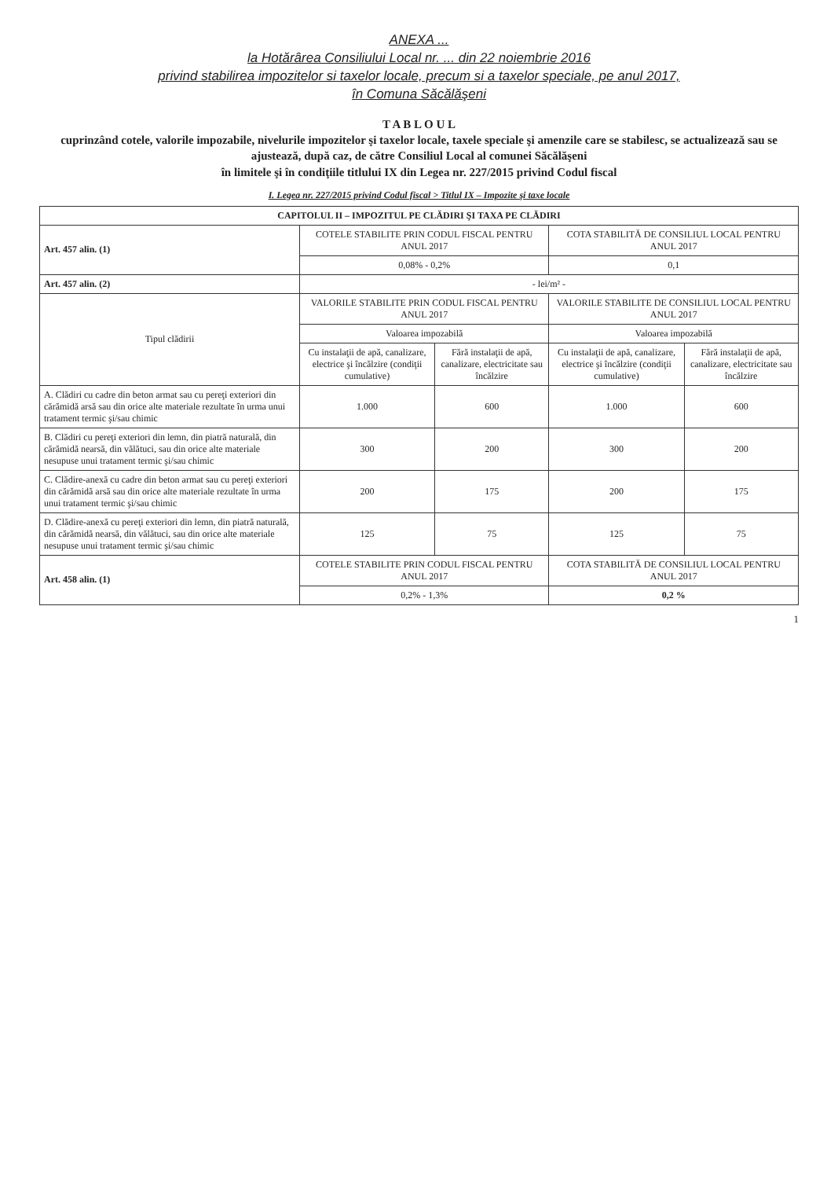ANEXA ...
la Hotărârea Consiliului Local nr. ... din 22 noiembrie 2016
privind stabilirea impozitelor si taxelor locale, precum si a taxelor speciale, pe anul 2017,
în Comuna Săcălăşeni
T A B L O U L
cuprinzând cotele, valorile impozabile, nivelurile impozitelor şi taxelor locale, taxele speciale şi amenzile care se stabilesc, se actualizează sau se ajustează, după caz, de către Consiliul Local al comunei Săcălăşeni
în limitele şi în condiţiile titlului IX din Legea nr. 227/2015 privind Codul fiscal
I. Legea nr. 227/2015 privind Codul fiscal > Titlul IX – Impozite şi taxe locale
| CAPITOLUL II – IMPOZITUL PE CLĂDIRI ŞI TAXA PE CLĂDIRI | | | | |
| --- | --- | --- | --- | --- |
| Art. 457 alin. (1) | COTELE STABILITE PRIN CODUL FISCAL PENTRU ANUL 2017 | | COTA STABILITĂ DE CONSILIUL LOCAL PENTRU ANUL 2017 | |
| | 0,08% - 0,2% | | 0,1 | |
| Art. 457 alin. (2) | - lei/m² - | | | |
| Tipul clădirii | VALORILE STABILITE PRIN CODUL FISCAL PENTRU ANUL 2017 | | VALORILE STABILITE DE CONSILIUL LOCAL PENTRU ANUL 2017 | |
| | Valoarea impozabilă | | Valoarea impozabilă | |
| | Cu instalaţii de apă, canalizare, electrice şi încălzire (condiţii cumulative) | Fără instalaţii de apă, canalizare, electricitate sau încălzire | Cu instalaţii de apă, canalizare, electrice şi încălzire (condiţii cumulative) | Fără instalaţii de apă, canalizare, electricitate sau încălzire |
| A. Clădiri cu cadre din beton armat sau cu pereţi exteriori din cărămidă arsă sau din orice alte materiale rezultate în urma unui tratament termic şi/sau chimic | 1.000 | 600 | 1.000 | 600 |
| B. Clădiri cu pereţi exteriori din lemn, din piatră naturală, din cărămidă nearsă, din vălătuci, sau din orice alte materiale nesupuse unui tratament termic şi/sau chimic | 300 | 200 | 300 | 200 |
| C. Clădire-anexă cu cadre din beton armat sau cu pereţi exteriori din cărămidă arsă sau din orice alte materiale rezultate în urma unui tratament termic şi/sau chimic | 200 | 175 | 200 | 175 |
| D. Clădire-anexă cu pereţi exteriori din lemn, din piatră naturală, din cărămidă nearsă, din vălătuci, sau din orice alte materiale nesupuse unui tratament termic şi/sau chimic | 125 | 75 | 125 | 75 |
| Art. 458 alin. (1) | COTELE STABILITE PRIN CODUL FISCAL PENTRU ANUL 2017 | | COTA STABILITĂ DE CONSILIUL LOCAL PENTRU ANUL 2017 | |
| | 0,2% - 1,3% | | 0,2 % | |
1